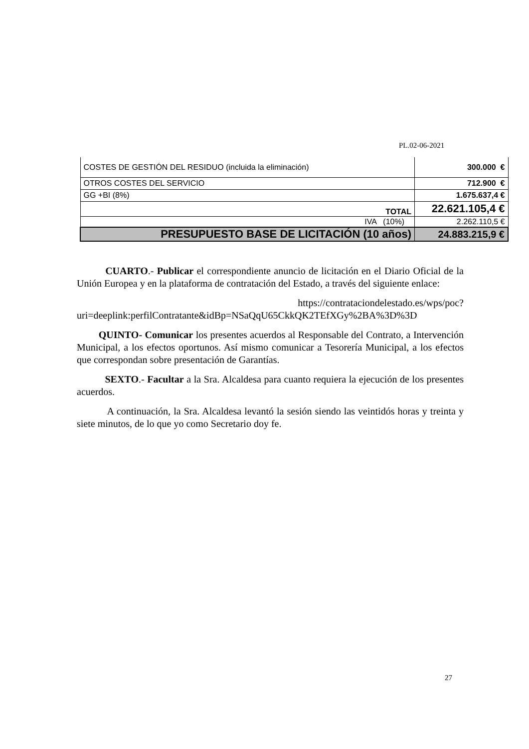PL.02-06-2021
| COSTES DE GESTIÓN DEL RESIDUO (incluida la eliminación) | 300.000 € |
| OTROS COSTES DEL SERVICIO | 712.900 € |
| GG +BI (8%) | 1.675.637,4 € |
| TOTAL | 22.621.105,4 € |
| IVA (10%) | 2.262.110,5 € |
| PRESUPUESTO BASE DE LICITACIÓN (10 años) | 24.883.215,9 € |
CUARTO.- Publicar el correspondiente anuncio de licitación en el Diario Oficial de la Unión Europea y en la plataforma de contratación del Estado, a través del siguiente enlace:
https://contrataciondelestado.es/wps/poc?uri=deeplink:perfilContratante&idBp=NSaQqU65CkkQK2TEfXGy%2BA%3D%3D
QUINTO- Comunicar los presentes acuerdos al Responsable del Contrato, a Intervención Municipal, a los efectos oportunos. Así mismo comunicar a Tesorería Municipal, a los efectos que correspondan sobre presentación de Garantías.
SEXTO.- Facultar a la Sra. Alcaldesa para cuanto requiera la ejecución de los presentes acuerdos.
A continuación, la Sra. Alcaldesa levantó la sesión siendo las veintidós horas y treinta y siete minutos, de lo que yo como Secretario doy fe.
27